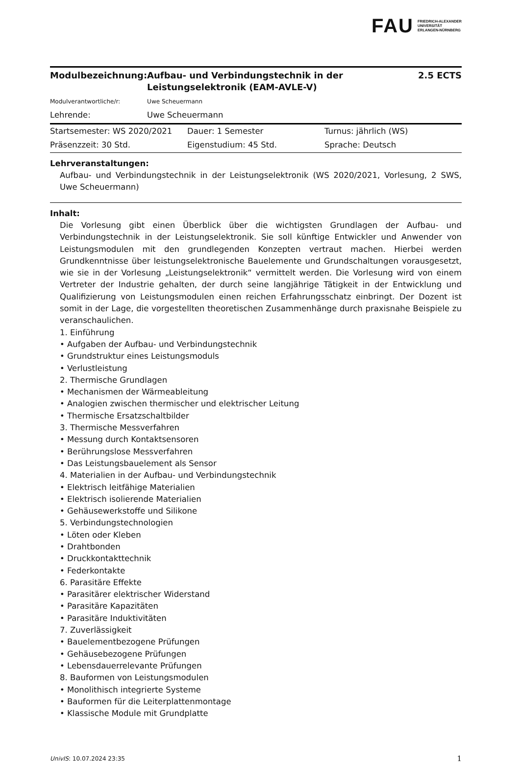FAU FRIEDRICH-ALEXANDER
UNIVERSITÄT
ERLANGEN-NÜRNBERG
| Modulbezeichnung: | Aufbau- und Verbindungstechnik in der Leistungselektronik (EAM-AVLE-V) | 2.5 ECTS |
| Modulverantwortliche/r: | Uwe Scheuermann | |
| Lehrende: | Uwe Scheuermann | |
| Startsemester: WS 2020/2021 | Dauer: 1 Semester | Turnus: jährlich (WS) |
| Präsenzzeit: 30 Std. | Eigenstudium: 45 Std. | Sprache: Deutsch |
Lehrveranstaltungen:
Aufbau- und Verbindungstechnik in der Leistungselektronik (WS 2020/2021, Vorlesung, 2 SWS, Uwe Scheuermann)
Inhalt:
Die Vorlesung gibt einen Überblick über die wichtigsten Grundlagen der Aufbau- und Verbindungstechnik in der Leistungselektronik. Sie soll künftige Entwickler und Anwender von Leistungsmodulen mit den grundlegenden Konzepten vertraut machen. Hierbei werden Grundkenntnisse über leistungselektronische Bauelemente und Grundschaltungen vorausgesetzt, wie sie in der Vorlesung „Leistungselektronik“ vermittelt werden. Die Vorlesung wird von einem Vertreter der Industrie gehalten, der durch seine langjährige Tätigkeit in der Entwicklung und Qualifizierung von Leistungsmodulen einen reichen Erfahrungsschatz einbringt. Der Dozent ist somit in der Lage, die vorgestellten theoretischen Zusammenhänge durch praxisnahe Beispiele zu veranschaulichen.
1. Einführung
• Aufgaben der Aufbau- und Verbindungstechnik
• Grundstruktur eines Leistungsmoduls
• Verlustleistung
2. Thermische Grundlagen
• Mechanismen der Wärmeableitung
• Analogien zwischen thermischer und elektrischer Leitung
• Thermische Ersatzschaltbilder
3. Thermische Messverfahren
• Messung durch Kontaktsensoren
• Berührungslose Messverfahren
• Das Leistungsbauelement als Sensor
4. Materialien in der Aufbau- und Verbindungstechnik
• Elektrisch leitfähige Materialien
• Elektrisch isolierende Materialien
• Gehäusewerkstoffe und Silikone
5. Verbindungstechnologien
• Löten oder Kleben
• Drahtbonden
• Druckkontakttechnik
• Federkontakte
6. Parasitäre Effekte
• Parasitärer elektrischer Widerstand
• Parasitäre Kapazitäten
• Parasitäre Induktivitäten
7. Zuverlässigkeit
• Bauelementbezogene Prüfungen
• Gehäusebezogene Prüfungen
• Lebensdauerrelevante Prüfungen
8. Bauformen von Leistungsmodulen
• Monolithisch integrierte Systeme
• Bauformen für die Leiterplattenmontage
• Klassische Module mit Grundplatte
UnivIS: 10.07.2024 23:35 1